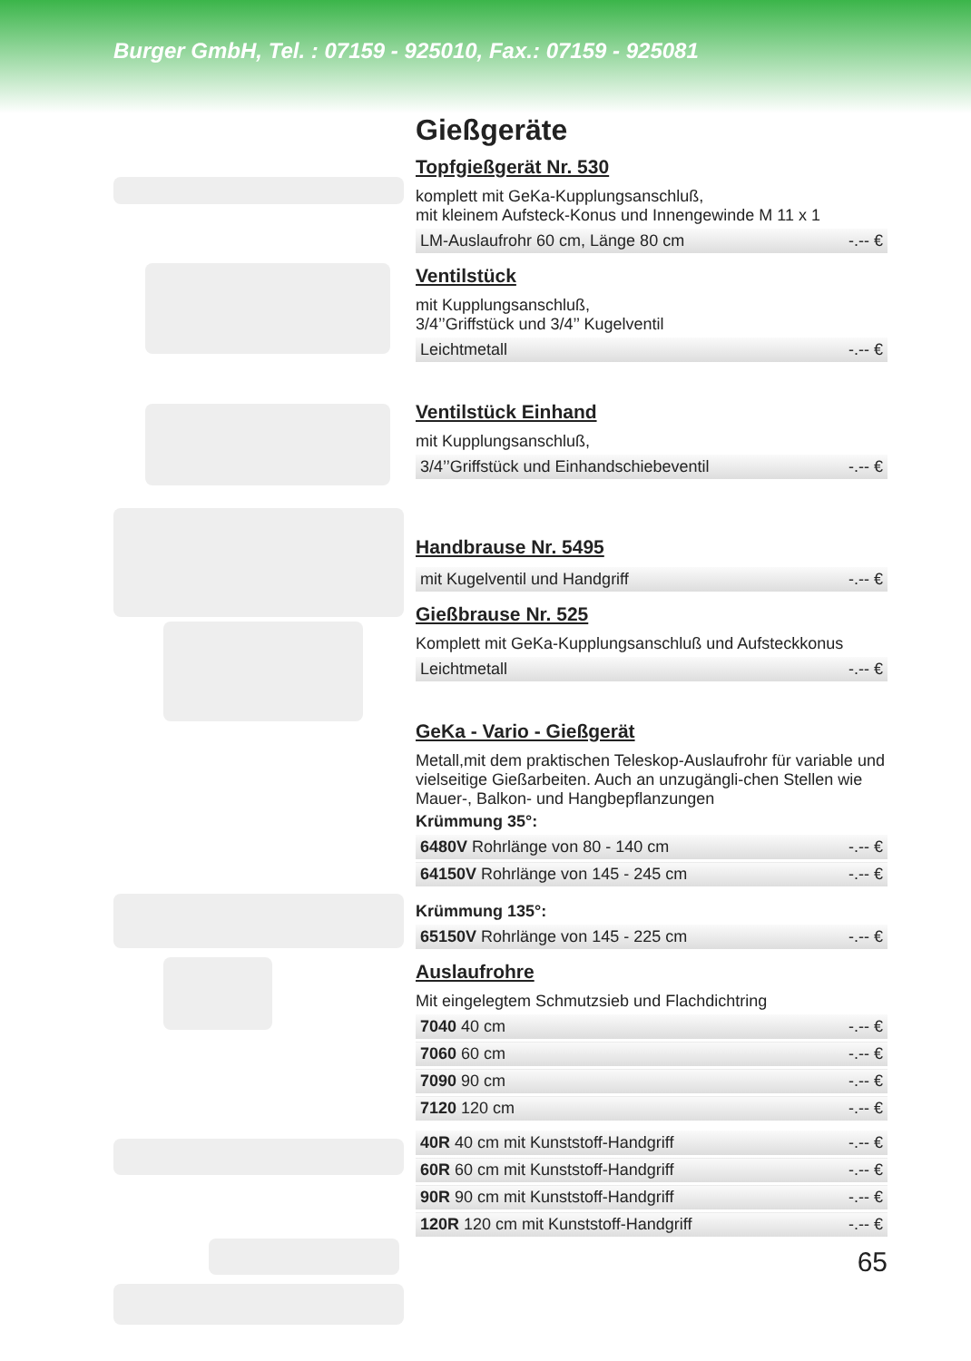Burger GmbH, Tel. : 07159 - 925010, Fax.: 07159 - 925081
Gießgeräte
Topfgießgerät Nr. 530
komplett mit GeKa-Kupplungsanschluß,
mit kleinem Aufsteck-Konus und Innengewinde M 11 x 1
| LM-Auslaufrohr 60 cm, Länge 80 cm | -.-- € |
Ventilstück
mit Kupplungsanschluß,
3/4’’Griffstück und 3/4’’ Kugelventil
| Leichtmetall | -.-- € |
Ventilstück Einhand
mit Kupplungsanschluß,
| 3/4’’Griffstück und Einhandschiebeventil | -.-- € |
Handbrause Nr. 5495
| mit Kugelventil und Handgriff | -.-- € |
Gießbrause Nr. 525
Komplett mit GeKa-Kupplungsanschluß und Aufsteckkonus
| Leichtmetall | -.-- € |
GeKa - Vario - Gießgerät
Metall,mit dem praktischen Teleskop-Auslaufrohr für variable und vielseitige Gießarbeiten. Auch an unzugängli-chen Stellen wie Mauer-, Balkon- und Hangbepflanzungen
Krümmung 35°:
| 6480V Rohrlänge von 80 - 140 cm | -.-- € |
| 64150V Rohrlänge von 145 - 245 cm | -.-- € |
Krümmung 135°:
| 65150V Rohrlänge von 145 - 225 cm | -.-- € |
Auslaufrohre
Mit eingelegtem Schmutzsieb und Flachdichtring
| 7040 40 cm | -.-- € |
| 7060 60 cm | -.-- € |
| 7090 90 cm | -.-- € |
| 7120 120 cm | -.-- € |
| 40R 40 cm mit Kunststoff-Handgriff | -.-- € |
| 60R 60 cm mit Kunststoff-Handgriff | -.-- € |
| 90R 90 cm mit Kunststoff-Handgriff | -.-- € |
| 120R 120 cm mit Kunststoff-Handgriff | -.-- € |
65